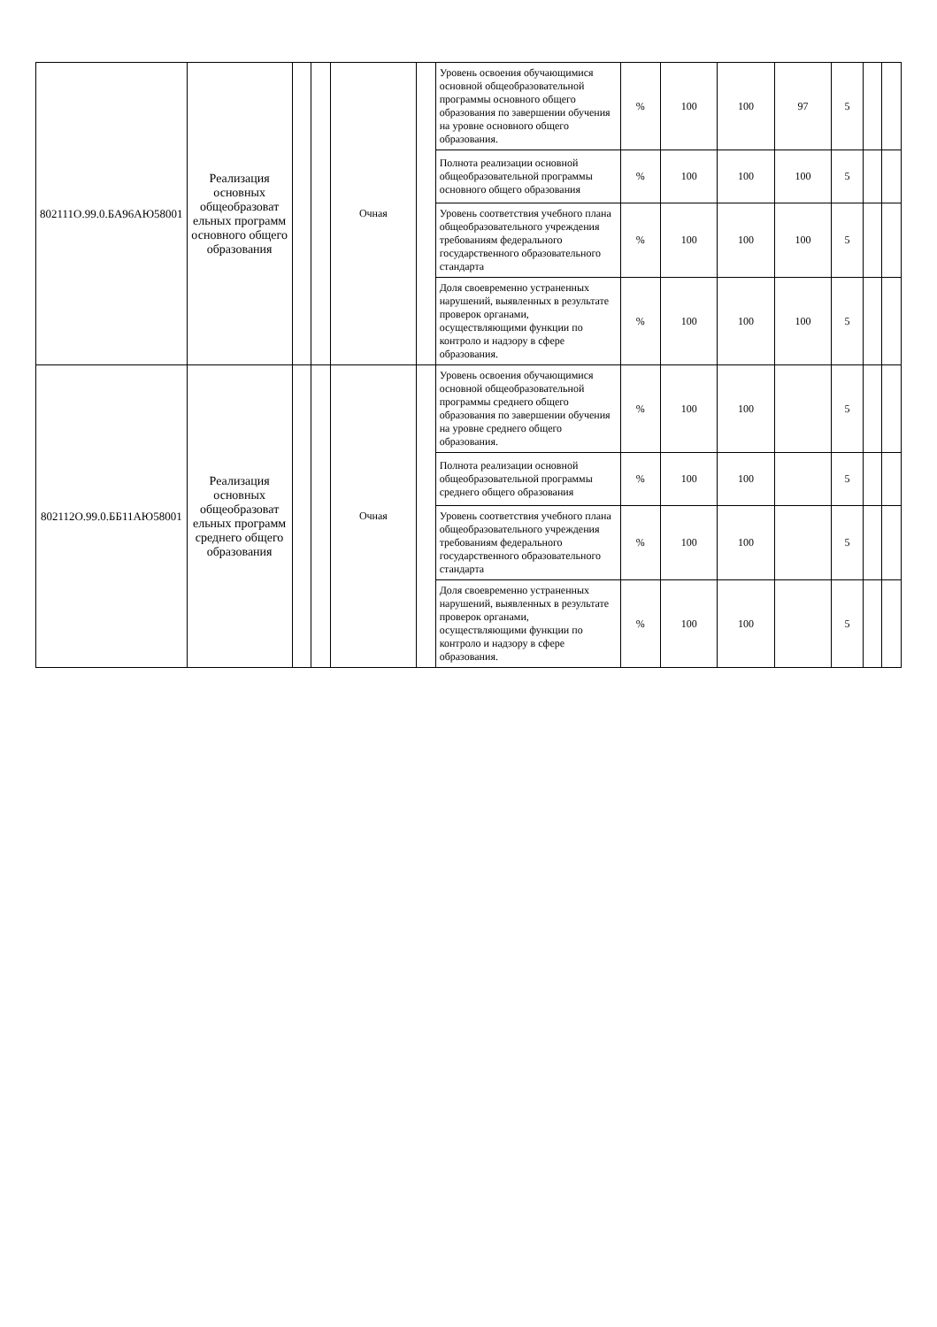| 802111О.99.0.БА96АЮ58001 | Реализация основных общеобразоват ельных программ основного общего образования | | | Очная | | Уровень освоения обучающимися основной общеобразовательной программы основного общего образования по завершении обучения на уровне основного общего образования. | % | 100 | 100 | 97 | 5 | | |
| | | | | | | Полнота реализации основной общеобразовательной программы основного общего образования | % | 100 | 100 | 100 | 5 | | |
| | | | | | | Уровень соответствия учебного плана общеобразовательного учреждения требованиям федерального государственного образовательного стандарта | % | 100 | 100 | 100 | 5 | | |
| | | | | | | Доля своевременно устраненных нарушений, выявленных в результате проверок органами, осуществляющими функции по контроло и надзору в сфере образования. | % | 100 | 100 | 100 | 5 | | |
| 802112О.99.0.ББ11АЮ58001 | Реализация основных общеобразоват ельных программ среднего общего образования | | | Очная | | Уровень освоения обучающимися основной общеобразовательной программы среднего общего образования по завершении обучения на уровне среднего общего образования. | % | 100 | 100 | | 5 | | |
| | | | | | | Полнота реализации основной общеобразовательной программы среднего общего образования | % | 100 | 100 | | 5 | | |
| | | | | | | Уровень соответствия учебного плана общеобразовательного учреждения требованиям федерального государственного образовательного стандарта | % | 100 | 100 | | 5 | | |
| | | | | | | Доля своевременно устраненных нарушений, выявленных в результате проверок органами, осуществляющими функции по контроло и надзору в сфере образования. | % | 100 | 100 | | 5 | | |